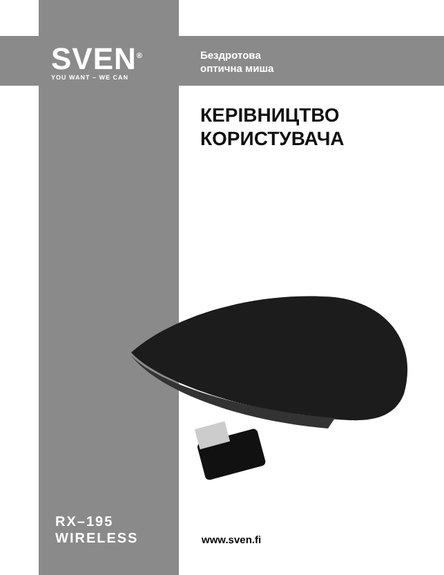SVEN<sup>®</sup>
YOU WANT – WE CAN
Бездротова
оптична миша
КЕРІВНИЦТВО
КОРИСТУВАЧА
RX–195
WIRELESS
www.sven.fi